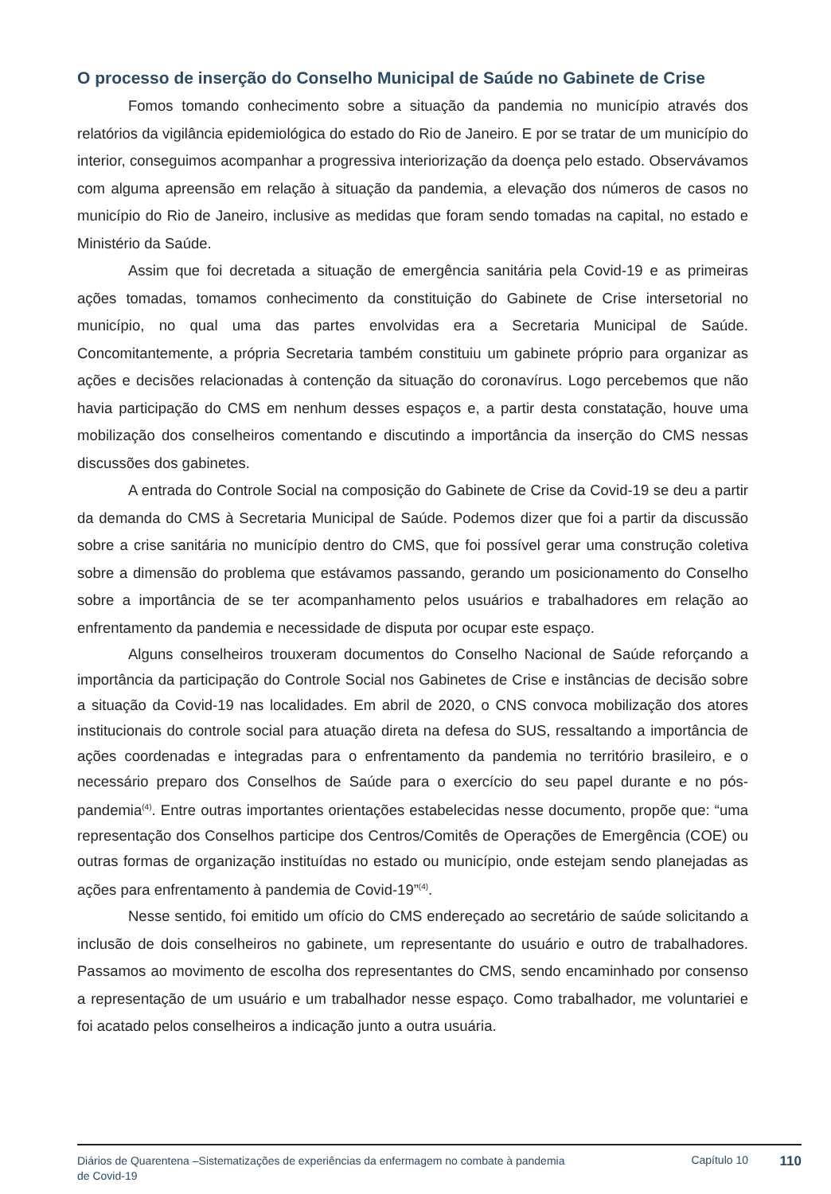O processo de inserção do Conselho Municipal de Saúde no Gabinete de Crise
Fomos tomando conhecimento sobre a situação da pandemia no município através dos relatórios da vigilância epidemiológica do estado do Rio de Janeiro. E por se tratar de um município do interior, conseguimos acompanhar a progressiva interiorização da doença pelo estado. Observávamos com alguma apreensão em relação à situação da pandemia, a elevação dos números de casos no município do Rio de Janeiro, inclusive as medidas que foram sendo tomadas na capital, no estado e Ministério da Saúde.
Assim que foi decretada a situação de emergência sanitária pela Covid-19 e as primeiras ações tomadas, tomamos conhecimento da constituição do Gabinete de Crise intersetorial no município, no qual uma das partes envolvidas era a Secretaria Municipal de Saúde. Concomitantemente, a própria Secretaria também constituiu um gabinete próprio para organizar as ações e decisões relacionadas à contenção da situação do coronavírus. Logo percebemos que não havia participação do CMS em nenhum desses espaços e, a partir desta constatação, houve uma mobilização dos conselheiros comentando e discutindo a importância da inserção do CMS nessas discussões dos gabinetes.
A entrada do Controle Social na composição do Gabinete de Crise da Covid-19 se deu a partir da demanda do CMS à Secretaria Municipal de Saúde. Podemos dizer que foi a partir da discussão sobre a crise sanitária no município dentro do CMS, que foi possível gerar uma construção coletiva sobre a dimensão do problema que estávamos passando, gerando um posicionamento do Conselho sobre a importância de se ter acompanhamento pelos usuários e trabalhadores em relação ao enfrentamento da pandemia e necessidade de disputa por ocupar este espaço.
Alguns conselheiros trouxeram documentos do Conselho Nacional de Saúde reforçando a importância da participação do Controle Social nos Gabinetes de Crise e instâncias de decisão sobre a situação da Covid-19 nas localidades. Em abril de 2020, o CNS convoca mobilização dos atores institucionais do controle social para atuação direta na defesa do SUS, ressaltando a importância de ações coordenadas e integradas para o enfrentamento da pandemia no território brasileiro, e o necessário preparo dos Conselhos de Saúde para o exercício do seu papel durante e no pós-pandemia<sup>(4)</sup>. Entre outras importantes orientações estabelecidas nesse documento, propõe que: “uma representação dos Conselhos participe dos Centros/Comitês de Operações de Emergência (COE) ou outras formas de organização instituídas no estado ou município, onde estejam sendo planejadas as ações para enfrentamento à pandemia de Covid-19”<sup>(4)</sup>.
Nesse sentido, foi emitido um ofício do CMS endereçado ao secretário de saúde solicitando a inclusão de dois conselheiros no gabinete, um representante do usuário e outro de trabalhadores. Passamos ao movimento de escolha dos representantes do CMS, sendo encaminhado por consenso a representação de um usuário e um trabalhador nesse espaço. Como trabalhador, me voluntariei e foi acatado pelos conselheiros a indicação junto a outra usuária.
Diários de Quarentena –Sistematizações de experiências da enfermagem no combate à pandemia de Covid-19
Capítulo 10
110